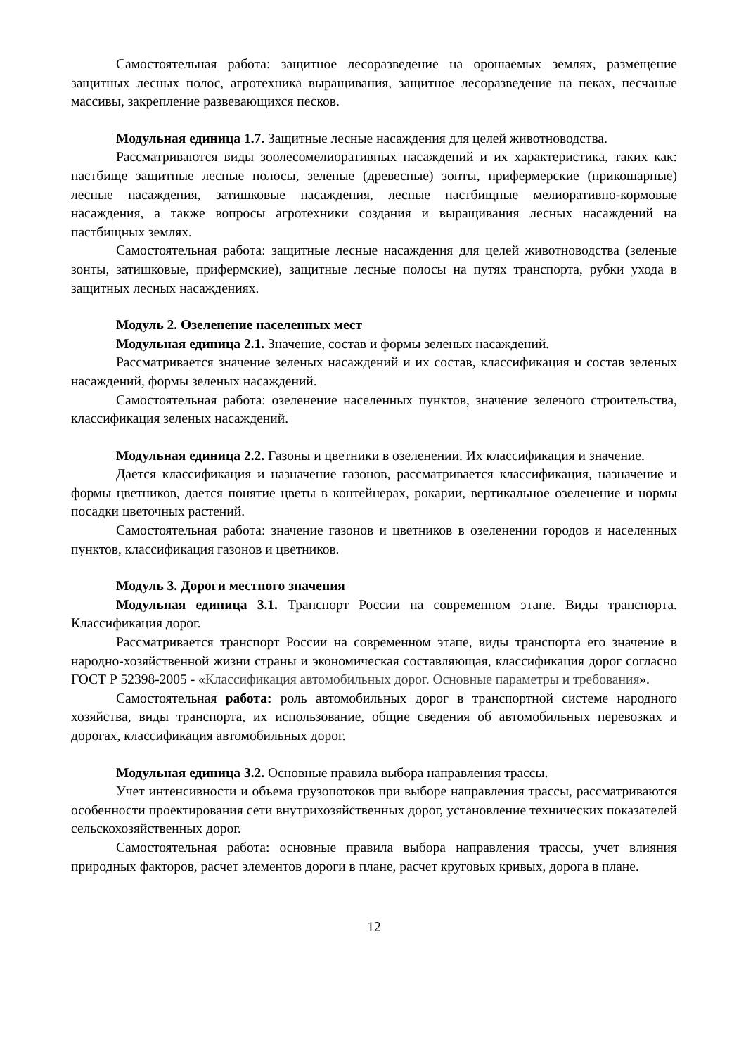Самостоятельная работа: защитное лесоразведение на орошаемых землях, размещение защитных лесных полос, агротехника выращивания, защитное лесоразведение на пеках, песчаные массивы, закрепление развевающихся песков.
Модульная единица 1.7. Защитные лесные насаждения для целей животноводства.
Рассматриваются виды зоолесомелиоративных насаждений и их характеристика, таких как: пастбище защитные лесные полосы, зеленые (древесные) зонты, прифермерские (прикошарные) лесные насаждения, затишковые насаждения, лесные пастбищные мелиоративно-кормовые насаждения, а также вопросы агротехники создания и выращивания лесных насаждений на пастбищных землях.
Самостоятельная работа: защитные лесные насаждения для целей животноводства (зеленые зонты, затишковые, прифермские), защитные лесные полосы на путях транспорта, рубки ухода в защитных лесных насаждениях.
Модуль 2. Озеленение населенных мест
Модульная единица 2.1. Значение, состав и формы зеленых насаждений.
Рассматривается значение зеленых насаждений и их состав, классификация и состав зеленых насаждений, формы зеленых насаждений.
Самостоятельная работа: озеленение населенных пунктов, значение зеленого строительства, классификация зеленых насаждений.
Модульная единица 2.2. Газоны и цветники в озеленении. Их классификация и значение.
Дается классификация и назначение газонов, рассматривается классификация, назначение и формы цветников, дается понятие цветы в контейнерах, рокарии, вертикальное озеленение и нормы посадки цветочных растений.
Самостоятельная работа: значение газонов и цветников в озеленении городов и населенных пунктов, классификация газонов и цветников.
Модуль 3. Дороги местного значения
Модульная единица 3.1. Транспорт России на современном этапе. Виды транспорта. Классификация дорог.
Рассматривается транспорт России на современном этапе, виды транспорта его значение в народно-хозяйственной жизни страны и экономическая составляющая, классификация дорог согласно ГОСТ Р 52398-2005 - «Классификация автомобильных дорог. Основные параметры и требования».
Самостоятельная работа: роль автомобильных дорог в транспортной системе народного хозяйства, виды транспорта, их использование, общие сведения об автомобильных перевозках и дорогах, классификация автомобильных дорог.
Модульная единица 3.2. Основные правила выбора направления трассы.
Учет интенсивности и объема грузопотоков при выборе направления трассы, рассматриваются особенности проектирования сети внутрихозяйственных дорог, установление технических показателей сельскохозяйственных дорог.
Самостоятельная работа: основные правила выбора направления трассы, учет влияния природных факторов, расчет элементов дороги в плане, расчет круговых кривых, дорога в плане.
12